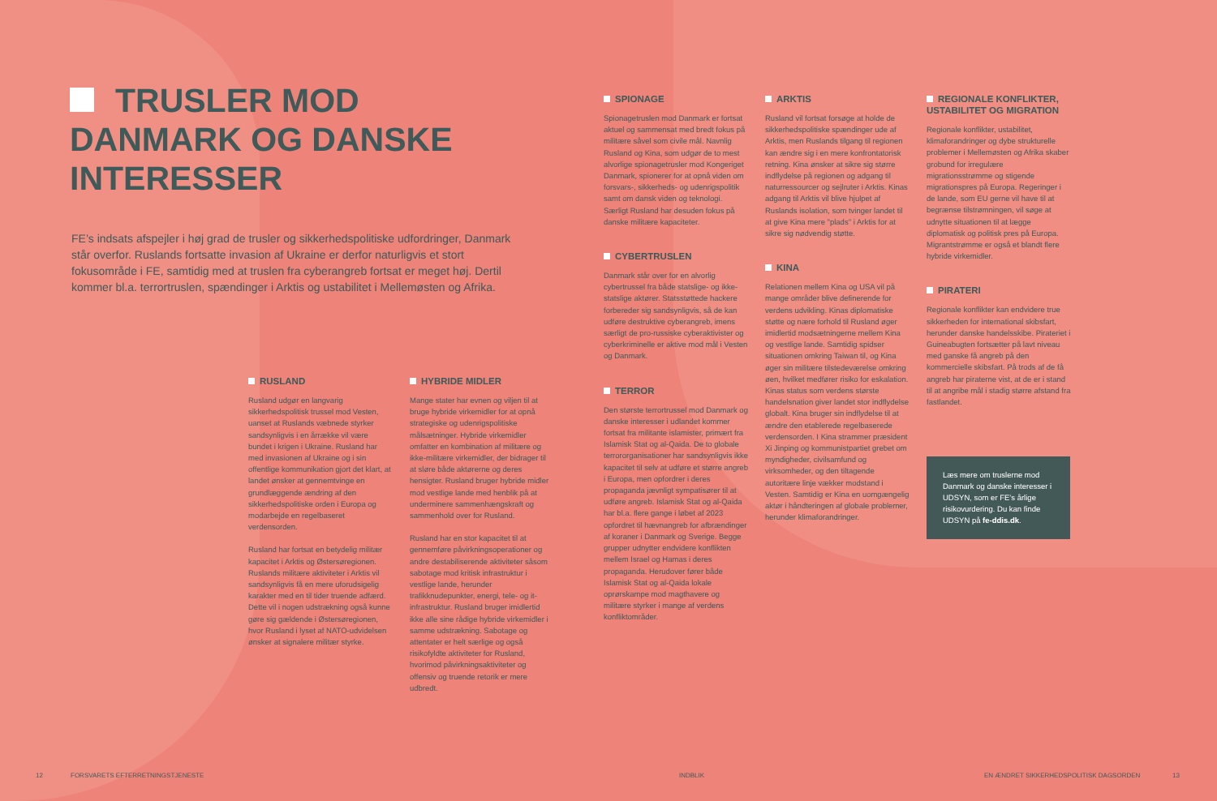TRUSLER MOD DANMARK OG DANSKE INTERESSER
FE’s indsats afspejler i høj grad de trusler og sikkerhedspolitiske udfordringer, Danmark står overfor. Ruslands fortsatte invasion af Ukraine er derfor naturligvis et stort fokusområde i FE, samtidig med at truslen fra cyberangreb fortsat er meget høj. Dertil kommer bl.a. terrortruslen, spændinger i Arktis og ustabilitet i Mellemøsten og Afrika.
RUSLAND
Rusland udgør en langvarig sikkerhedspolitisk trussel mod Vesten, uanset at Ruslands væbnede styrker sandsynligvis i en årrække vil være bundet i krigen i Ukraine. Rusland har med invasionen af Ukraine og i sin offentlige kommunikation gjort det klart, at landet ønsker at gennemtvinge en grundlæggende ændring af den sikkerhedspolitiske orden i Europa og modarbejde en regelbaseret verdensorden.
Rusland har fortsat en betydelig militær kapacitet i Arktis og Østersøregionen. Ruslands militære aktiviteter i Arktis vil sandsynligvis få en mere uforudsigelig karakter med en til tider truende adfærd. Dette vil i nogen udstrækning også kunne gøre sig gældende i Østersøregionen, hvor Rusland i lyset af NATO-udvidelsen ønsker at signalere militær styrke.
HYBRIDE MIDLER
Mange stater har evnen og viljen til at bruge hybride virkemidler for at opnå strategiske og udenrigspolitiske målsætninger. Hybride virkemidler omfatter en kombination af militære og ikke-militære virkemidler, der bidrager til at sløre både aktørerne og deres hensigter. Rusland bruger hybride midler mod vestlige lande med henblik på at underminere sammenhængskraft og sammenhold over for Rusland.
Rusland har en stor kapacitet til at gennemføre påvirkningsoperationer og andre destabiliserende aktiviteter såsom sabotage mod kritisk infrastruktur i vestlige lande, herunder trafikknudepunkter, energi, tele- og it-infrastruktur. Rusland bruger imidlertid ikke alle sine rådige hybride virkemidler i samme udstrækning. Sabotage og attentater er helt særlige og også risikofyldte aktiviteter for Rusland, hvorimod påvirkningsaktiviteter og offensiv og truende retorik er mere udbredt.
SPIONAGE
Spionagetruslen mod Danmark er fortsat aktuel og sammensat med bredt fokus på militære såvel som civile mål. Navnlig Rusland og Kina, som udgør de to mest alvorlige spionagetrusler mod Kongeriget Danmark, spionerer for at opnå viden om forsvars-, sikkerheds- og udenrigspolitik samt om dansk viden og teknologi. Særligt Rusland har desuden fokus på danske militære kapaciteter.
CYBERTRUSLEN
Danmark står over for en alvorlig cybertrussel fra både statslige- og ikke-statslige aktører. Statsstøttede hackere forbereder sig sandsynligvis, så de kan udføre destruktive cyberangreb, imens særligt de pro-russiske cyberaktivister og cyberkriminelle er aktive mod mål i Vesten og Danmark.
TERROR
Den største terrortrussel mod Danmark og danske interesser i udlandet kommer fortsat fra militante islamister, primært fra Islamisk Stat og al-Qaida. De to globale terrororganisationer har sandsynligvis ikke kapacitet til selv at udføre et større angreb i Europa, men opfordrer i deres propaganda jævnligt sympatisører til at udføre angreb. Islamisk Stat og al-Qaida har bl.a. flere gange i løbet af 2023 opfordret til hævnangreb for afbrændinger af koraner i Danmark og Sverige. Begge grupper udnytter endvidere konflikten mellem Israel og Hamas i deres propaganda. Herudover fører både Islamisk Stat og al-Qaida lokale oprørskampe mod magthavere og militære styrker i mange af verdens konfliktområder.
ARKTIS
Rusland vil fortsat forsøge at holde de sikkerhedspolitiske spændinger ude af Arktis, men Ruslands tilgang til regionen kan ændre sig i en mere konfrontatorisk retning. Kina ønsker at sikre sig større indflydelse på regionen og adgang til naturressourcer og sejlruter i Arktis. Kinas adgang til Arktis vil blive hjulpet af Ruslands isolation, som tvinger landet til at give Kina mere "plads" i Arktis for at sikre sig nødvendig støtte.
KINA
Relationen mellem Kina og USA vil på mange områder blive definerende for verdens udvikling. Kinas diplomatiske støtte og nære forhold til Rusland øger imidlertid modsætningerne mellem Kina og vestlige lande. Samtidig spidser situationen omkring Taiwan til, og Kina øger sin militære tilstedeværelse omkring øen, hvilket medfører risiko for eskalation. Kinas status som verdens største handelsnation giver landet stor indflydelse globalt. Kina bruger sin indflydelse til at ændre den etablerede regelbaserede verdensorden. I Kina strammer præsident Xi Jinping og kommunistpartiet grebet om myndigheder, civilsamfund og virksomheder, og den tiltagende autoritære linje vækker modstand i Vesten. Samtidig er Kina en uomgængelig aktør i håndteringen af globale problemer, herunder klimaforandringer.
REGIONALE KONFLIKTER, USTABILITET OG MIGRATION
Regionale konflikter, ustabilitet, klimaforandringer og dybe strukturelle problemer i Mellemøsten og Afrika skaber grobund for irregulære migrationsstrømme og stigende migrationspres på Europa. Regeringer i de lande, som EU gerne vil have til at begrænse tilstrømningen, vil søge at udnytte situationen til at lægge diplomatisk og politisk pres på Europa. Migrantstrømme er også et blandt flere hybride virkemidler.
PIRATERI
Regionale konflikter kan endvidere true sikkerheden for international skibsfart, herunder danske handelsskibe. Pirateriet i Guineabugten fortsætter på lavt niveau med ganske få angreb på den kommercielle skibsfart. På trods af de få angreb har piraterne vist, at de er i stand til at angribe mål i stadig større afstand fra fastlandet.
Læs mere om truslerne mod Danmark og danske interesser i UDSYN, som er FE’s årlige risikovurdering. Du kan finde UDSYN på fe-ddis.dk.
12 FORSVARETS EFTERRETNINGSTJENESTE INDBLIK EN ÆNDRET SIKKERHEDSPOLITISK DAGSORDEN 13